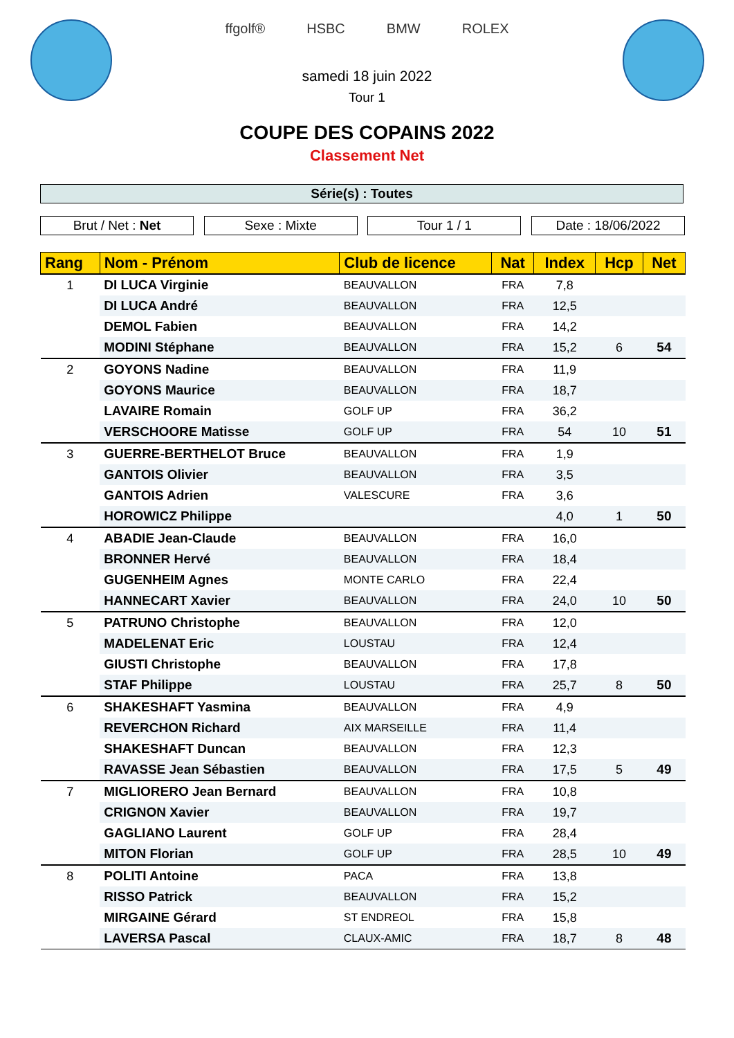ffgolf® HSBC BMW ROLEX
samedi 18 juin 2022
Tour 1
COUPE DES COPAINS 2022
Classement Net
Série(s) : Toutes
Brut / Net : Net Sexe : Mixte Tour 1 / 1 Date : 18/06/2022
| Rang | Nom - Prénom | Club de licence | Nat | Index | Hcp | Net |
| --- | --- | --- | --- | --- | --- | --- |
| 1 | DI LUCA Virginie | BEAUVALLON | FRA | 7,8 | | |
| | DI LUCA André | BEAUVALLON | FRA | 12,5 | | |
| | DEMOL Fabien | BEAUVALLON | FRA | 14,2 | | |
| | MODINI Stéphane | BEAUVALLON | FRA | 15,2 | 6 | 54 |
| 2 | GOYONS Nadine | BEAUVALLON | FRA | 11,9 | | |
| | GOYONS Maurice | BEAUVALLON | FRA | 18,7 | | |
| | LAVAIRE Romain | GOLF UP | FRA | 36,2 | | |
| | VERSCHOORE Matisse | GOLF UP | FRA | 54 | 10 | 51 |
| 3 | GUERRE-BERTHELOT Bruce | BEAUVALLON | FRA | 1,9 | | |
| | GANTOIS Olivier | BEAUVALLON | FRA | 3,5 | | |
| | GANTOIS Adrien | VALESCURE | FRA | 3,6 | | |
| | HOROWICZ Philippe | | | 4,0 | 1 | 50 |
| 4 | ABADIE Jean-Claude | BEAUVALLON | FRA | 16,0 | | |
| | BRONNER Hervé | BEAUVALLON | FRA | 18,4 | | |
| | GUGENHEIM Agnes | MONTE CARLO | FRA | 22,4 | | |
| | HANNECART Xavier | BEAUVALLON | FRA | 24,0 | 10 | 50 |
| 5 | PATRUNO Christophe | BEAUVALLON | FRA | 12,0 | | |
| | MADELENAT Eric | LOUSTAU | FRA | 12,4 | | |
| | GIUSTI Christophe | BEAUVALLON | FRA | 17,8 | | |
| | STAF Philippe | LOUSTAU | FRA | 25,7 | 8 | 50 |
| 6 | SHAKESHAFT Yasmina | BEAUVALLON | FRA | 4,9 | | |
| | REVERCHON Richard | AIX MARSEILLE | FRA | 11,4 | | |
| | SHAKESHAFT Duncan | BEAUVALLON | FRA | 12,3 | | |
| | RAVASSE Jean Sébastien | BEAUVALLON | FRA | 17,5 | 5 | 49 |
| 7 | MIGLIORERO Jean Bernard | BEAUVALLON | FRA | 10,8 | | |
| | CRIGNON Xavier | BEAUVALLON | FRA | 19,7 | | |
| | GAGLIANO Laurent | GOLF UP | FRA | 28,4 | | |
| | MITON Florian | GOLF UP | FRA | 28,5 | 10 | 49 |
| 8 | POLITI Antoine | PACA | FRA | 13,8 | | |
| | RISSO Patrick | BEAUVALLON | FRA | 15,2 | | |
| | MIRGAINE Gérard | ST ENDREOL | FRA | 15,8 | | |
| | LAVERSA Pascal | CLAUX-AMIC | FRA | 18,7 | 8 | 48 |